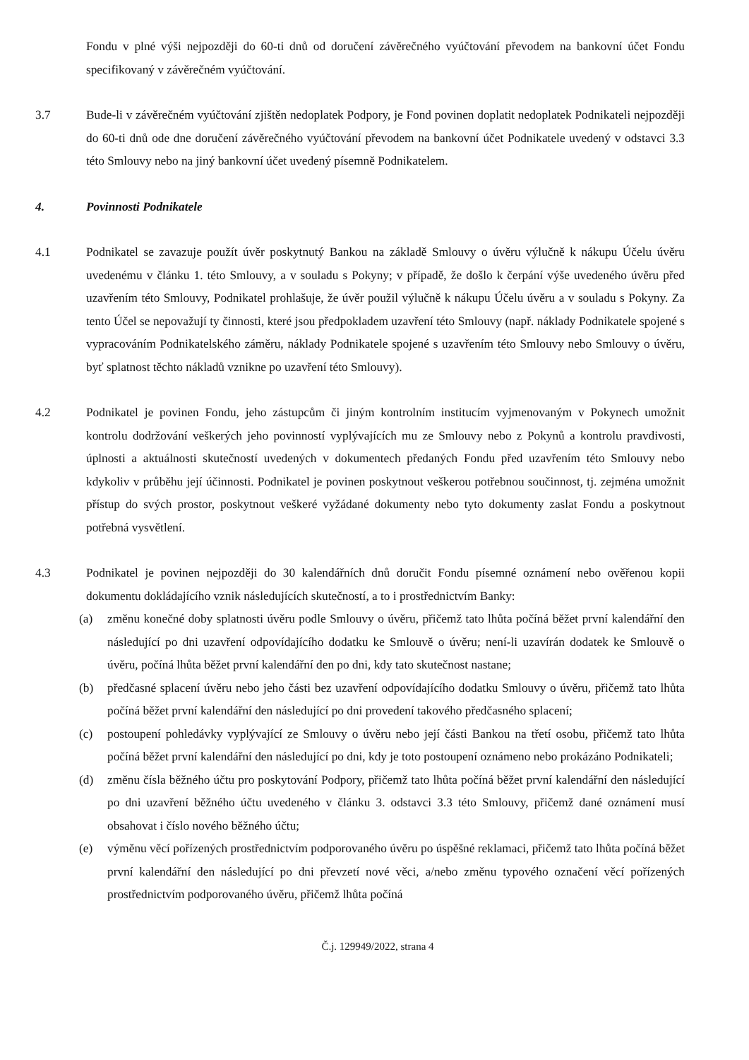Fondu v plné výši nejpozději do 60-ti dnů od doručení závěrečného vyúčtování převodem na bankovní účet Fondu specifikovaný v závěrečném vyúčtování.
3.7 Bude-li v závěrečném vyúčtování zjištěn nedoplatek Podpory, je Fond povinen doplatit nedoplatek Podnikateli nejpozději do 60-ti dnů ode dne doručení závěrečného vyúčtování převodem na bankovní účet Podnikatele uvedený v odstavci 3.3 této Smlouvy nebo na jiný bankovní účet uvedený písemně Podnikatelem.
4. Povinnosti Podnikatele
4.1 Podnikatel se zavazuje použít úvěr poskytnutý Bankou na základě Smlouvy o úvěru výlučně k nákupu Účelu úvěru uvedenému v článku 1. této Smlouvy, a v souladu s Pokyny; v případě, že došlo k čerpání výše uvedeného úvěru před uzavřením této Smlouvy, Podnikatel prohlašuje, že úvěr použil výlučně k nákupu Účelu úvěru a v souladu s Pokyny. Za tento Účel se nepovažují ty činnosti, které jsou předpokladem uzavření této Smlouvy (např. náklady Podnikatele spojené s vypracováním Podnikatelského záměru, náklady Podnikatele spojené s uzavřením této Smlouvy nebo Smlouvy o úvěru, byť splatnost těchto nákladů vznikne po uzavření této Smlouvy).
4.2 Podnikatel je povinen Fondu, jeho zástupcům či jiným kontrolním institucím vyjmenovaným v Pokynech umožnit kontrolu dodržování veškerých jeho povinností vyplývajících mu ze Smlouvy nebo z Pokynů a kontrolu pravdivosti, úplnosti a aktuálnosti skutečností uvedených v dokumentech předaných Fondu před uzavřením této Smlouvy nebo kdykoliv v průběhu její účinnosti. Podnikatel je povinen poskytnout veškerou potřebnou součinnost, tj. zejména umožnit přístup do svých prostor, poskytnout veškeré vyžádané dokumenty nebo tyto dokumenty zaslat Fondu a poskytnout potřebná vysvětlení.
4.3 Podnikatel je povinen nejpozději do 30 kalendářních dnů doručit Fondu písemné oznámení nebo ověřenou kopii dokumentu dokládajícího vznik následujících skutečností, a to i prostřednictvím Banky:
(a) změnu konečné doby splatnosti úvěru podle Smlouvy o úvěru, přičemž tato lhůta počíná běžet první kalendářní den následující po dni uzavření odpovídajícího dodatku ke Smlouvě o úvěru; není-li uzavírán dodatek ke Smlouvě o úvěru, počíná lhůta běžet první kalendářní den po dni, kdy tato skutečnost nastane;
(b) předčasné splacení úvěru nebo jeho části bez uzavření odpovídajícího dodatku Smlouvy o úvěru, přičemž tato lhůta počíná běžet první kalendářní den následující po dni provedení takového předčasného splacení;
(c) postoupení pohledávky vyplývající ze Smlouvy o úvěru nebo její části Bankou na třetí osobu, přičemž tato lhůta počíná běžet první kalendářní den následující po dni, kdy je toto postoupení oznámeno nebo prokázáno Podnikateli;
(d) změnu čísla běžného účtu pro poskytování Podpory, přičemž tato lhůta počíná běžet první kalendářní den následující po dni uzavření běžného účtu uvedeného v článku 3. odstavci 3.3 této Smlouvy, přičemž dané oznámení musí obsahovat i číslo nového běžného účtu;
(e) výměnu věcí pořízených prostřednictvím podporovaného úvěru po úspěšné reklamaci, přičemž tato lhůta počíná běžet první kalendářní den následující po dni převzetí nové věci, a/nebo změnu typového označení věcí pořízených prostřednictvím podporovaného úvěru, přičemž lhůta počíná
Č.j. 129949/2022, strana 4